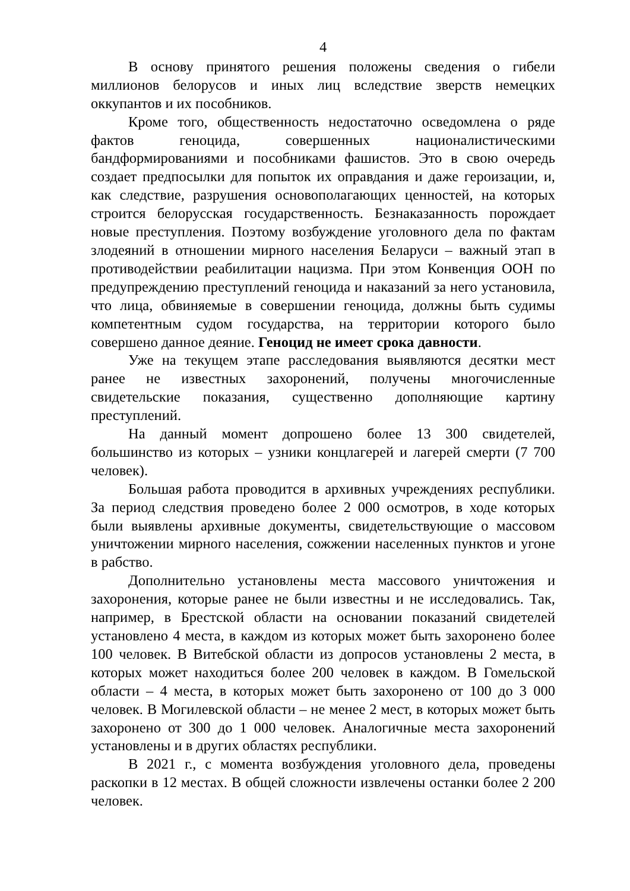4
В основу принятого решения положены сведения о гибели миллионов белорусов и иных лиц вследствие зверств немецких оккупантов и их пособников.
Кроме того, общественность недостаточно осведомлена о ряде фактов геноцида, совершенных националистическими бандформированиями и пособниками фашистов. Это в свою очередь создает предпосылки для попыток их оправдания и даже героизации, и, как следствие, разрушения основополагающих ценностей, на которых строится белорусская государственность. Безнаказанность порождает новые преступления. Поэтому возбуждение уголовного дела по фактам злодеяний в отношении мирного населения Беларуси – важный этап в противодействии реабилитации нацизма. При этом Конвенция ООН по предупреждению преступлений геноцида и наказаний за него установила, что лица, обвиняемые в совершении геноцида, должны быть судимы компетентным судом государства, на территории которого было совершено данное деяние. Геноцид не имеет срока давности.
Уже на текущем этапе расследования выявляются десятки мест ранее не известных захоронений, получены многочисленные свидетельские показания, существенно дополняющие картину преступлений.
На данный момент допрошено более 13 300 свидетелей, большинство из которых – узники концлагерей и лагерей смерти (7 700 человек).
Большая работа проводится в архивных учреждениях республики. За период следствия проведено более 2 000 осмотров, в ходе которых были выявлены архивные документы, свидетельствующие о массовом уничтожении мирного населения, сожжении населенных пунктов и угоне в рабство.
Дополнительно установлены места массового уничтожения и захоронения, которые ранее не были известны и не исследовались. Так, например, в Брестской области на основании показаний свидетелей установлено 4 места, в каждом из которых может быть захоронено более 100 человек. В Витебской области из допросов установлены 2 места, в которых может находиться более 200 человек в каждом. В Гомельской области – 4 места, в которых может быть захоронено от 100 до 3 000 человек. В Могилевской области – не менее 2 мест, в которых может быть захоронено от 300 до 1 000 человек. Аналогичные места захоронений установлены и в других областях республики.
В 2021 г., с момента возбуждения уголовного дела, проведены раскопки в 12 местах. В общей сложности извлечены останки более 2 200 человек.